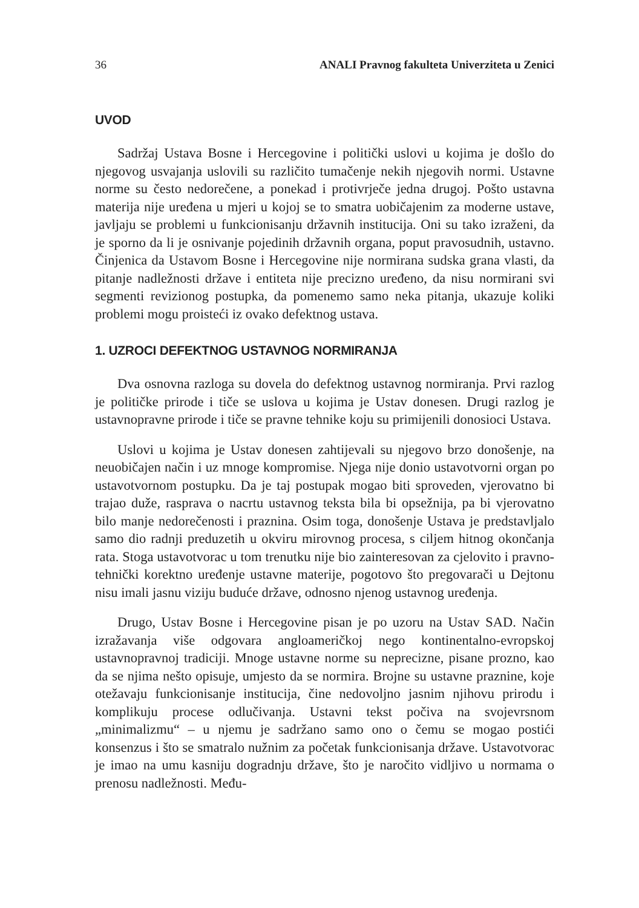36 ANALI Pravnog fakulteta Univerziteta u Zenici
UVOD
Sadržaj Ustava Bosne i Hercegovine i politički uslovi u kojima je došlo do njegovog usvajanja uslovili su različito tumačenje nekih njegovih normi. Ustavne norme su često nedorečene, a ponekad i protivrječe jedna drugoj. Pošto ustavna materija nije uređena u mjeri u kojoj se to smatra uobičajenim za moderne ustave, javljaju se problemi u funkcionisanju državnih institucija. Oni su tako izraženi, da je sporno da li je osnivanje pojedinih državnih organa, poput pravosudnih, ustavno. Činjenica da Ustavom Bosne i Hercegovine nije normirana sudska grana vlasti, da pitanje nadležnosti države i entiteta nije precizno uređeno, da nisu normirani svi segmenti revizionog postupka, da pomenemo samo neka pitanja, ukazuje koliki problemi mogu proisteći iz ovako defektnog ustava.
1. UZROCI DEFEKTNOG USTAVNOG NORMIRANJA
Dva osnovna razloga su dovela do defektnog ustavnog normiranja. Prvi razlog je političke prirode i tiče se uslova u kojima je Ustav donesen. Drugi razlog je ustavnopravne prirode i tiče se pravne tehnike koju su primijenili donosioci Ustava.
Uslovi u kojima je Ustav donesen zahtijevali su njegovo brzo donošenje, na neuobičajen način i uz mnoge kompromise. Njega nije donio ustavotvorni organ po ustavotvornom postupku. Da je taj postupak mogao biti sproveden, vjerovatno bi trajao duže, rasprava o nacrtu ustavnog teksta bila bi opsežnija, pa bi vjerovatno bilo manje nedorečenosti i praznina. Osim toga, donošenje Ustava je predstavljalo samo dio radnji preduzetih u okviru mirovnog procesa, s ciljem hitnog okončanja rata. Stoga ustavotvorac u tom trenutku nije bio zainteresovan za cjelovito i pravno-tehnički korektno uređenje ustavne materije, pogotovo što pregovarači u Dejtonu nisu imali jasnu viziju buduće države, odnosno njenog ustavnog uređenja.
Drugo, Ustav Bosne i Hercegovine pisan je po uzoru na Ustav SAD. Način izražavanja više odgovara angloameričkoj nego kontinentalno-evropskoj ustavnopravnoj tradiciji. Mnoge ustavne norme su neprecizne, pisane prozno, kao da se njima nešto opisuje, umjesto da se normira. Brojne su ustavne praznine, koje otežavaju funkcionisanje institucija, čine nedovoljno jasnim njihovu prirodu i komplikuju procese odlučivanja. Ustavni tekst počiva na svojevrsnom „minimalizmu“ – u njemu je sadržano samo ono o čemu se mogao postići konsenzus i što se smatralo nužnim za početak funkcionisanja države. Ustavotvorac je imao na umu kasniju dogradnju države, što je naročito vidljivo u normama o prenosu nadležnosti. Među-